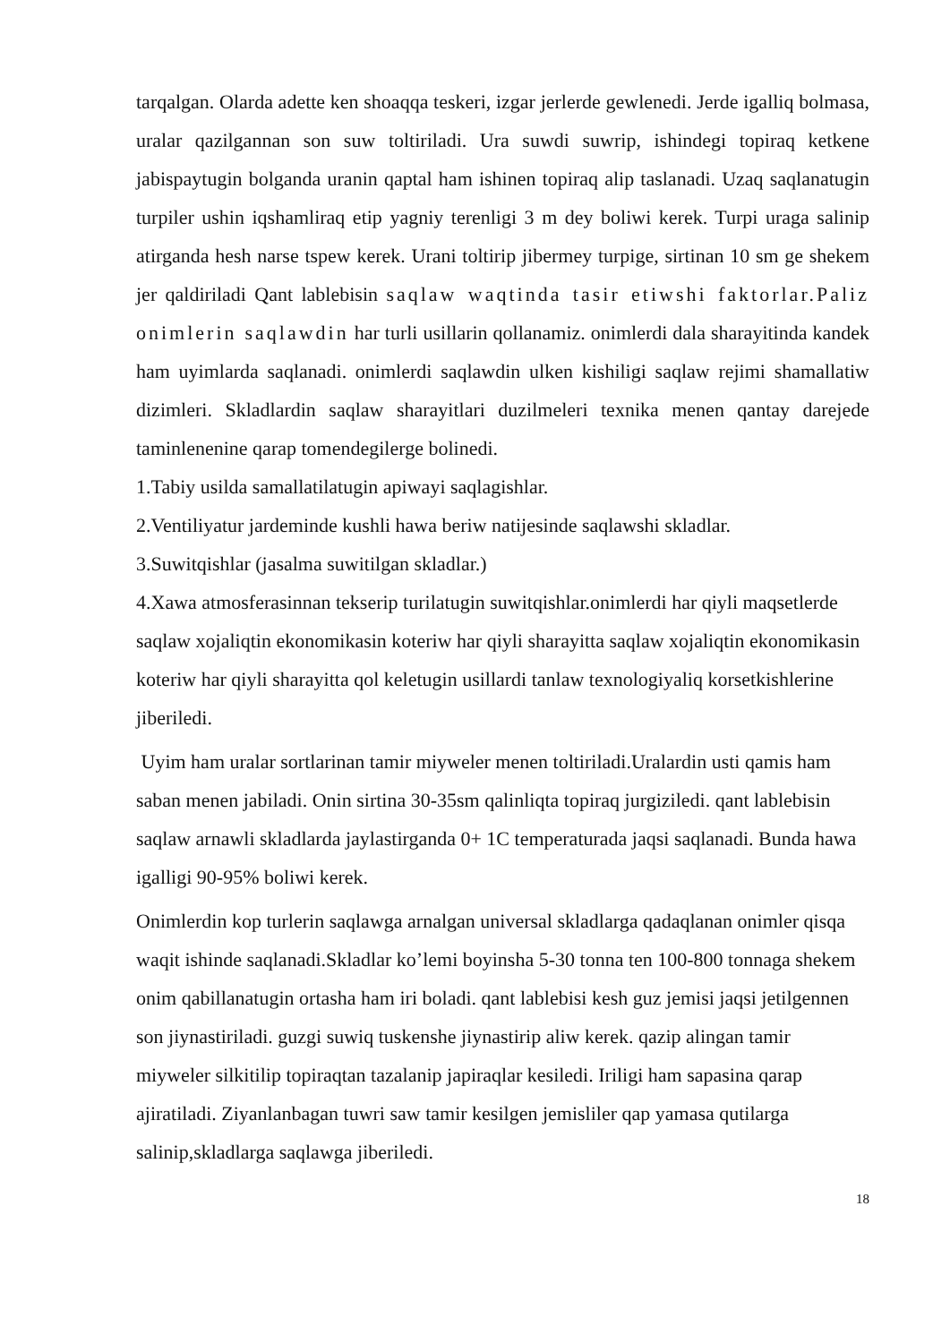tarqalgan. Olarda adette ken shoaqqa teskeri, izgar jerlerde gewlenedi. Jerde igalliq bolmasa, uralar qazilgannan son suw toltiriladi. Ura suwdi suwrip, ishindegi topiraq ketkene jabispaytugin bolganda uranin qaptal ham ishinen topiraq alip taslanadi. Uzaq saqlanatugin turpiler ushin iqshamliraq etip yagniy terenligi 3 m dey boliwi kerek. Turpi uraga salinip atirganda hesh narse tspew kerek. Urani toltirip jibermey turpige, sirtinan 10 sm ge shekem jer qaldiriladi Qant lablebisin saqlaw waqtinda tasir etiwshi faktorlar.Paliz onimlerin saqlawdin har turli usillarin qollanamiz. onimlerdi dala sharayitinda kandek ham uyimlarda saqlanadi. onimlerdi saqlawdin ulken kishiligi saqlaw rejimi shamallatiw dizimleri. Skladlardin saqlaw sharayitlari duzilmeleri texnika menen qantay darejede taminlenenine qarap tomendegilerge bolinedi.
1.Tabiy usilda samallatilatugin apiwayi saqlagishlar.
2.Ventiliyatur jardeminde kushli hawa beriw natijesinde saqlawshi skladlar.
3.Suwitqishlar (jasalma suwitilgan skladlar.)
4.Xawa atmosferasinnan tekserip turilatugin suwitqishlar.onimlerdi har qiyli maqsetlerde saqlaw xojaliqtin ekonomikasin koteriw har qiyli sharayitta saqlaw xojaliqtin ekonomikasin koteriw har qiyli sharayitta qol keletugin usillardi tanlaw texnologiyaliq korsetkishlerine jiberiledi.
Uyim ham uralar sortlarinan tamir miyweler menen toltiriladi.Uralardin usti qamis ham saban menen jabiladi. Onin sirtina 30-35sm qalinliqta topiraq jurgiziledi. qant lablebisin saqlaw arnawli skladlarda jaylastirganda 0+ 1C temperaturada jaqsi saqlanadi. Bunda hawa igalligi 90-95% boliwi kerek.
Onimlerdin kop turlerin saqlawga arnalgan universal skladlarga qadaqlanan onimler qisqa waqit ishinde saqlanadi.Skladlar ko’lemi boyinsha 5-30 tonna ten 100-800 tonnaga shekem onim qabillanatugin ortasha ham iri boladi. qant lablebisi kesh guz jemisi jaqsi jetilgennen son jiynastiriladi. guzgi suwiq tuskenshe jiynastirip aliw kerek. qazip alingan tamir miyweler silkitilip topiraqtan tazalanip japiraqlar kesiledi. Iriligi ham sapasina qarap ajiratiladi. Ziyanlanbagan tuwri saw tamir kesilgen jemisliler qap yamasa qutilarga salinip,skladlarga saqlawga jiberiledi.
18